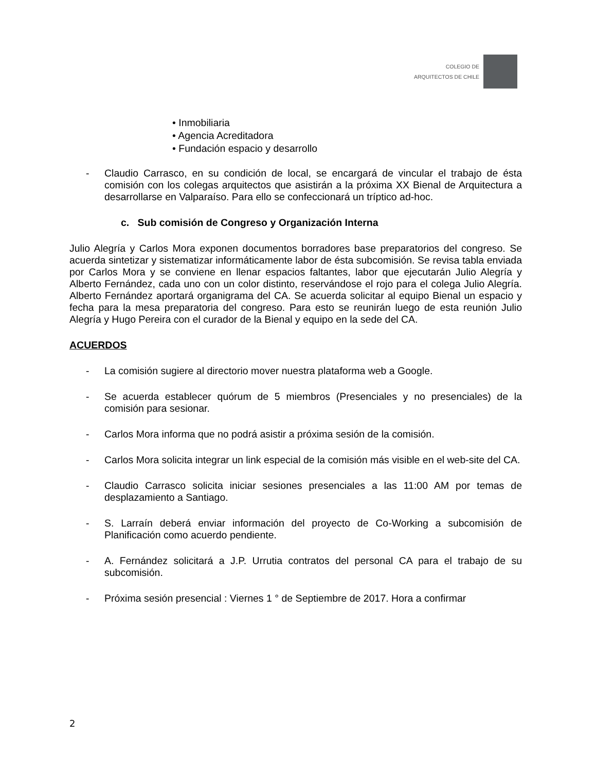COLEGIO DE
ARQUITECTOS DE CHILE
• Inmobiliaria
• Agencia Acreditadora
• Fundación espacio y desarrollo
- Claudio Carrasco, en su condición de local, se encargará de vincular el trabajo de ésta comisión con los colegas arquitectos que asistirán a la próxima XX Bienal de Arquitectura a desarrollarse en Valparaíso. Para ello se confeccionará un tríptico ad-hoc.
c. Sub comisión de Congreso y Organización Interna
Julio Alegría y Carlos Mora exponen documentos borradores base preparatorios del congreso. Se acuerda sintetizar y sistematizar informáticamente labor de ésta subcomisión. Se revisa tabla enviada por Carlos Mora y se conviene en llenar espacios faltantes, labor que ejecutarán Julio Alegría y Alberto Fernández, cada uno con un color distinto, reservándose el rojo para el colega Julio Alegría. Alberto Fernández aportará organigrama del CA. Se acuerda solicitar al equipo Bienal un espacio y fecha para la mesa preparatoria del congreso. Para esto se reunirán luego de esta reunión Julio Alegría y Hugo Pereira con el curador de la Bienal y equipo en la sede del CA.
ACUERDOS
- La comisión sugiere al directorio mover nuestra plataforma web a Google.
- Se acuerda establecer quórum de 5 miembros (Presenciales y no presenciales) de la comisión para sesionar.
- Carlos Mora informa que no podrá asistir a próxima sesión de la comisión.
- Carlos Mora solicita integrar un link especial de la comisión más visible en el web-site del CA.
- Claudio Carrasco solicita iniciar sesiones presenciales a las 11:00 AM por temas de desplazamiento a Santiago.
- S. Larraín deberá enviar información del proyecto de Co-Working a subcomisión de Planificación como acuerdo pendiente.
- A. Fernández solicitará a J.P. Urrutia contratos del personal CA para el trabajo de su subcomisión.
- Próxima sesión presencial : Viernes 1 ° de Septiembre de 2017. Hora a confirmar
2